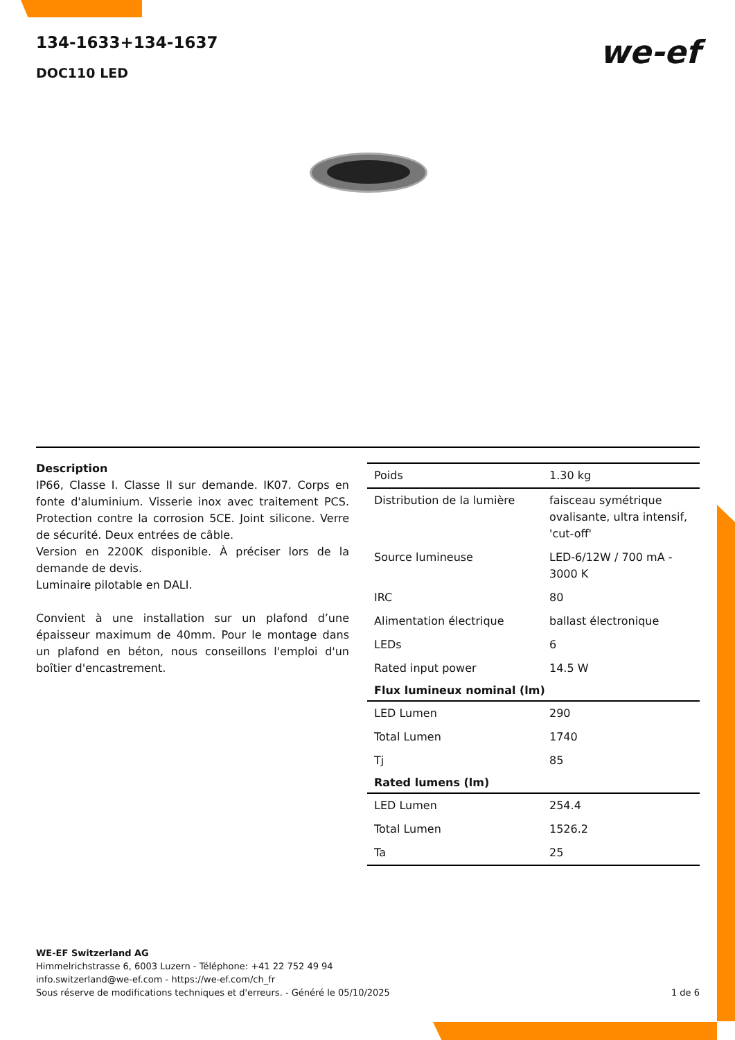134-1633+134-1637
DOC110 LED
we-ef
Description
IP66, Classe I. Classe II sur demande. IK07. Corps en fonte d'aluminium. Visserie inox avec traitement PCS. Protection contre la corrosion 5CE. Joint silicone. Verre de sécurité. Deux entrées de câble.
Version en 2200K disponible. À préciser lors de la demande de devis.
Luminaire pilotable en DALI.
Convient à une installation sur un plafond d’une épaisseur maximum de 40mm. Pour le montage dans un plafond en béton, nous conseillons l'emploi d'un boîtier d'encastrement.
| Poids | 1.30 kg |
| Distribution de la lumière | faisceau symétrique ovalisante, ultra intensif, 'cut-off' |
| Source lumineuse | LED-6/12W / 700 mA - 3000 K |
| IRC | 80 |
| Alimentation électrique | ballast électronique |
| LEDs | 6 |
| Rated input power | 14.5 W |
| Flux lumineux nominal (lm) | |
| LED Lumen | 290 |
| Total Lumen | 1740 |
| Tj | 85 |
| Rated lumens (lm) | |
| LED Lumen | 254.4 |
| Total Lumen | 1526.2 |
| Ta | 25 |
WE-EF Switzerland AG
Himmelrichstrasse 6, 6003 Luzern - Téléphone: +41 22 752 49 94
info.switzerland@we-ef.com - https://we-ef.com/ch_fr
Sous réserve de modifications techniques et d'erreurs. - Généré le 05/10/2025 1 de 6